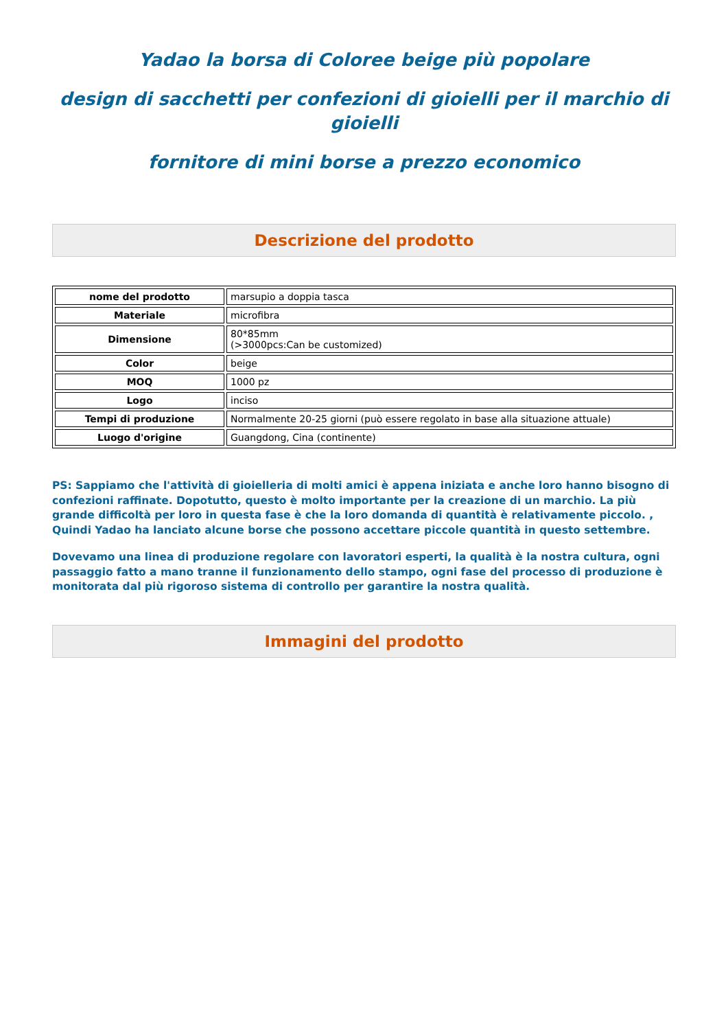Yadao la borsa di Coloree beige più popolare
design di sacchetti per confezioni di gioielli per il marchio di gioielli
fornitore di mini borse a prezzo economico
Descrizione del prodotto
| nome del prodotto | marsupio a doppia tasca |
| Materiale | microfibra |
| Dimensione | 80*85mm (>3000pcs:Can be customized) |
| Color | beige |
| MOQ | 1000 pz |
| Logo | inciso |
| Tempi di produzione | Normalmente 20-25 giorni (può essere regolato in base alla situazione attuale) |
| Luogo d'origine | Guangdong, Cina (continente) |
PS: Sappiamo che l'attività di gioielleria di molti amici è appena iniziata e anche loro hanno bisogno di confezioni raffinate. Dopotutto, questo è molto importante per la creazione di un marchio. La più grande difficoltà per loro in questa fase è che la loro domanda di quantità è relativamente piccolo. , Quindi Yadao ha lanciato alcune borse che possono accettare piccole quantità in questo settembre.
Dovevamo una linea di produzione regolare con lavoratori esperti, la qualità è la nostra cultura, ogni passaggio fatto a mano tranne il funzionamento dello stampo, ogni fase del processo di produzione è monitorata dal più rigoroso sistema di controllo per garantire la nostra qualità.
Immagini del prodotto